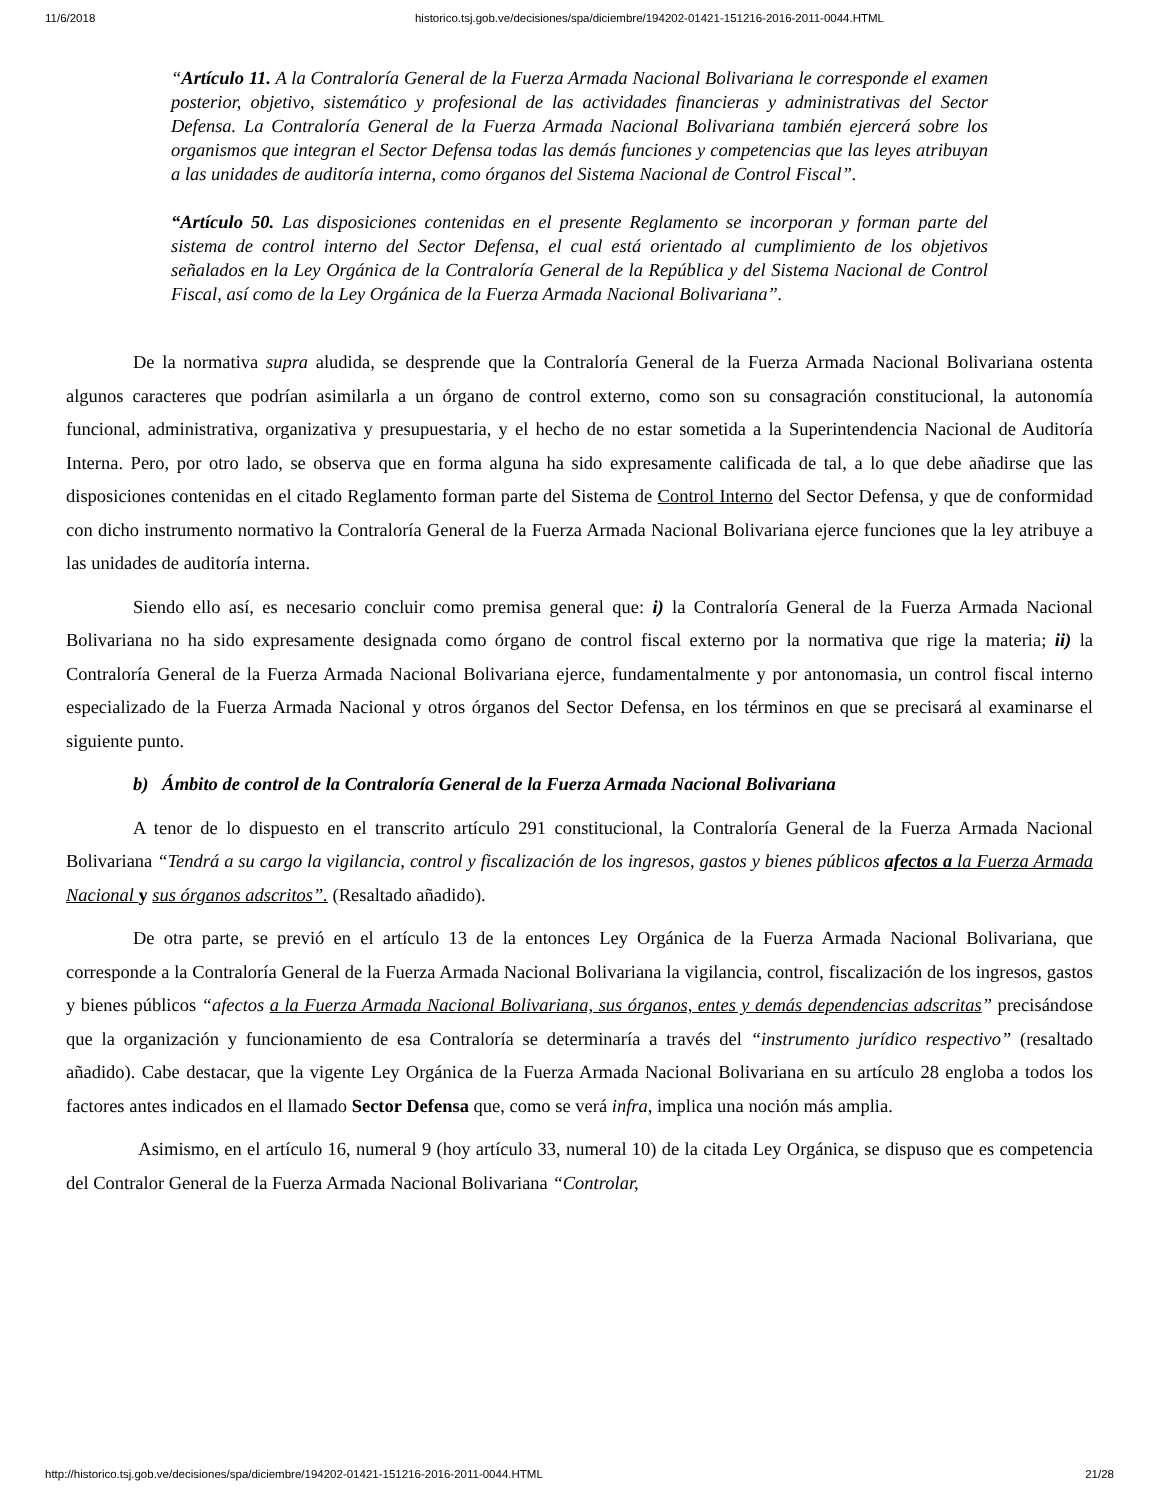11/6/2018 historico.tsj.gob.ve/decisiones/spa/diciembre/194202-01421-151216-2016-2011-0044.HTML
“Artículo 11. A la Contraloría General de la Fuerza Armada Nacional Bolivariana le corresponde el examen posterior, objetivo, sistemático y profesional de las actividades financieras y administrativas del Sector Defensa. La Contraloría General de la Fuerza Armada Nacional Bolivariana también ejercerá sobre los organismos que integran el Sector Defensa todas las demás funciones y competencias que las leyes atribuyan a las unidades de auditoría interna, como órganos del Sistema Nacional de Control Fiscal”.
“Artículo 50. Las disposiciones contenidas en el presente Reglamento se incorporan y forman parte del sistema de control interno del Sector Defensa, el cual está orientado al cumplimiento de los objetivos señalados en la Ley Orgánica de la Contraloría General de la República y del Sistema Nacional de Control Fiscal, así como de la Ley Orgánica de la Fuerza Armada Nacional Bolivariana”.
De la normativa supra aludida, se desprende que la Contraloría General de la Fuerza Armada Nacional Bolivariana ostenta algunos caracteres que podrían asimilarla a un órgano de control externo, como son su consagración constitucional, la autonomía funcional, administrativa, organizativa y presupuestaria, y el hecho de no estar sometida a la Superintendencia Nacional de Auditoría Interna. Pero, por otro lado, se observa que en forma alguna ha sido expresamente calificada de tal, a lo que debe añadirse que las disposiciones contenidas en el citado Reglamento forman parte del Sistema de Control Interno del Sector Defensa, y que de conformidad con dicho instrumento normativo la Contraloría General de la Fuerza Armada Nacional Bolivariana ejerce funciones que la ley atribuye a las unidades de auditoría interna.
Siendo ello así, es necesario concluir como premisa general que: i) la Contraloría General de la Fuerza Armada Nacional Bolivariana no ha sido expresamente designada como órgano de control fiscal externo por la normativa que rige la materia; ii) la Contraloría General de la Fuerza Armada Nacional Bolivariana ejerce, fundamentalmente y por antonomasia, un control fiscal interno especializado de la Fuerza Armada Nacional y otros órganos del Sector Defensa, en los términos en que se precisará al examinarse el siguiente punto.
b) Ámbito de control de la Contraloría General de la Fuerza Armada Nacional Bolivariana
A tenor de lo dispuesto en el transcrito artículo 291 constitucional, la Contraloría General de la Fuerza Armada Nacional Bolivariana “Tendrá a su cargo la vigilancia, control y fiscalización de los ingresos, gastos y bienes públicos afectos a la Fuerza Armada Nacional y sus órganos adscritos”. (Resaltado añadido).
De otra parte, se previó en el artículo 13 de la entonces Ley Orgánica de la Fuerza Armada Nacional Bolivariana, que corresponde a la Contraloría General de la Fuerza Armada Nacional Bolivariana la vigilancia, control, fiscalización de los ingresos, gastos y bienes públicos “afectos a la Fuerza Armada Nacional Bolivariana, sus órganos, entes y demás dependencias adscritas” precisándose que la organización y funcionamiento de esa Contraloría se determinaría a través del “instrumento jurídico respectivo” (resaltado añadido). Cabe destacar, que la vigente Ley Orgánica de la Fuerza Armada Nacional Bolivariana en su artículo 28 engloba a todos los factores antes indicados en el llamado Sector Defensa que, como se verá infra, implica una noción más amplia.
Asimismo, en el artículo 16, numeral 9 (hoy artículo 33, numeral 10) de la citada Ley Orgánica, se dispuso que es competencia del Contralor General de la Fuerza Armada Nacional Bolivariana “Controlar,
http://historico.tsj.gob.ve/decisiones/spa/diciembre/194202-01421-151216-2016-2011-0044.HTML 21/28